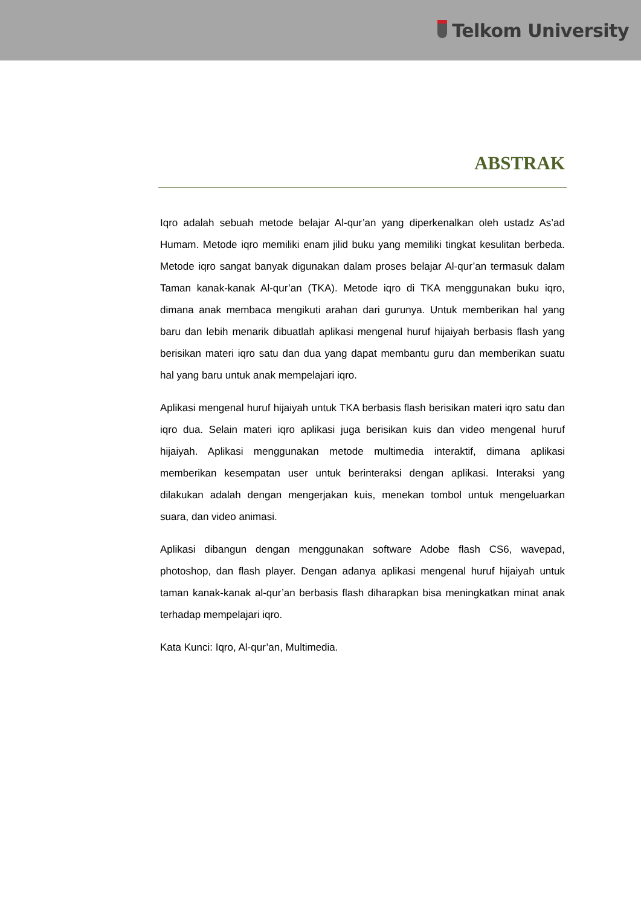Telkom University
ABSTRAK
Iqro adalah sebuah metode belajar Al-qur’an yang diperkenalkan oleh ustadz As’ad Humam. Metode iqro memiliki enam jilid buku yang memiliki tingkat kesulitan berbeda. Metode iqro sangat banyak digunakan dalam proses belajar Al-qur’an termasuk dalam Taman kanak-kanak Al-qur’an (TKA). Metode iqro di TKA menggunakan buku iqro, dimana anak membaca mengikuti arahan dari gurunya. Untuk memberikan hal yang baru dan lebih menarik dibuatlah aplikasi mengenal huruf hijaiyah berbasis flash yang berisikan materi iqro satu dan dua yang dapat membantu guru dan memberikan suatu hal yang baru untuk anak mempelajari iqro.
Aplikasi mengenal huruf hijaiyah untuk TKA berbasis flash berisikan materi iqro satu dan iqro dua. Selain materi iqro aplikasi juga berisikan kuis dan video mengenal huruf hijaiyah. Aplikasi menggunakan metode multimedia interaktif, dimana aplikasi memberikan kesempatan user untuk berinteraksi dengan aplikasi. Interaksi yang dilakukan adalah dengan mengerjakan kuis, menekan tombol untuk mengeluarkan suara, dan video animasi.
Aplikasi dibangun dengan menggunakan software Adobe flash CS6, wavepad, photoshop, dan flash player. Dengan adanya aplikasi mengenal huruf hijaiyah untuk taman kanak-kanak al-qur’an berbasis flash diharapkan bisa meningkatkan minat anak terhadap mempelajari iqro.
Kata Kunci: Iqro, Al-qur’an, Multimedia.